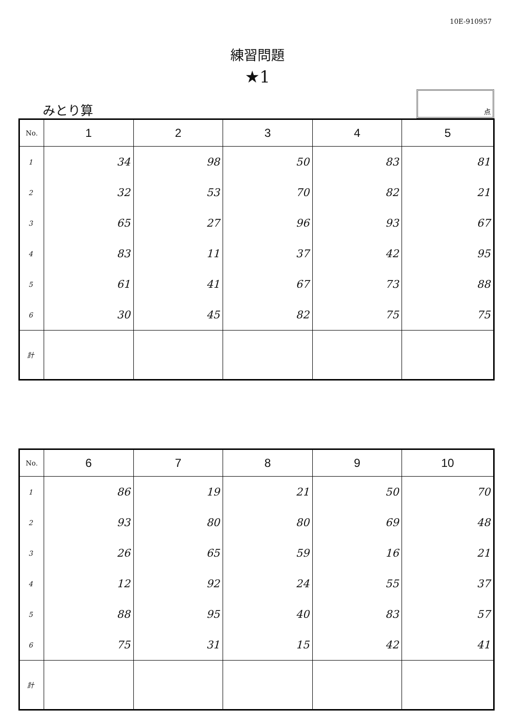10E-910957
練習問題
★1
みとり算
点
| No. | 1 | 2 | 3 | 4 | 5 |
| --- | --- | --- | --- | --- | --- |
| 1 | 34 | 98 | 50 | 83 | 81 |
| 2 | 32 | 53 | 70 | 82 | 21 |
| 3 | 65 | 27 | 96 | 93 | 67 |
| 4 | 83 | 11 | 37 | 42 | 95 |
| 5 | 61 | 41 | 67 | 73 | 88 |
| 6 | 30 | 45 | 82 | 75 | 75 |
| 計 | | | | | |
| No. | 6 | 7 | 8 | 9 | 10 |
| --- | --- | --- | --- | --- | --- |
| 1 | 86 | 19 | 21 | 50 | 70 |
| 2 | 93 | 80 | 80 | 69 | 48 |
| 3 | 26 | 65 | 59 | 16 | 21 |
| 4 | 12 | 92 | 24 | 55 | 37 |
| 5 | 88 | 95 | 40 | 83 | 57 |
| 6 | 75 | 31 | 15 | 42 | 41 |
| 計 | | | | | |